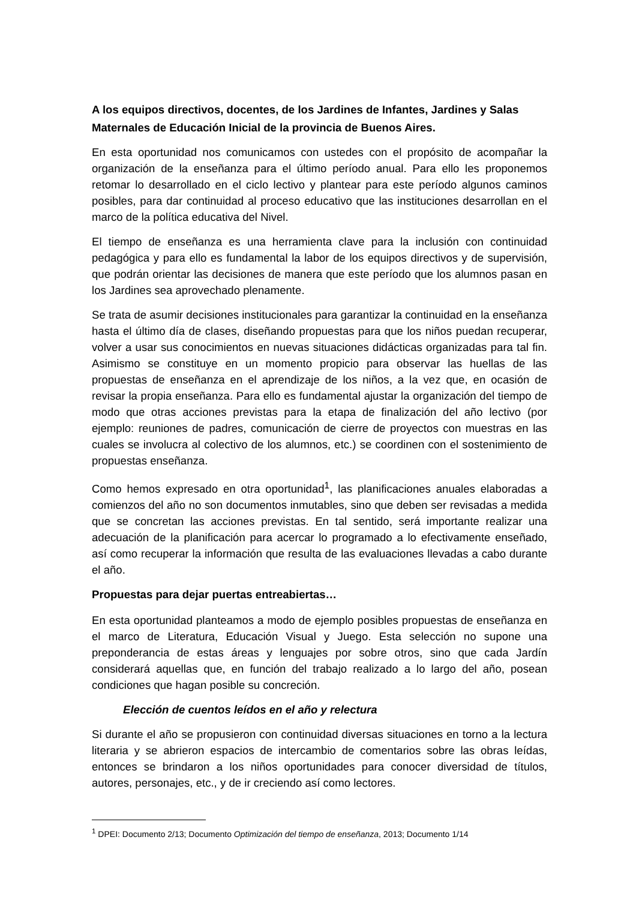A los equipos directivos, docentes, de los Jardines de Infantes, Jardines y Salas Maternales de Educación Inicial de la provincia de Buenos Aires.
En esta oportunidad nos comunicamos con ustedes con el propósito de acompañar la organización de la enseñanza para el último período anual. Para ello les proponemos retomar lo desarrollado en el ciclo lectivo y plantear para este período algunos caminos posibles, para dar continuidad al proceso educativo que las instituciones desarrollan en el marco de la política educativa del Nivel.
El tiempo de enseñanza es una herramienta clave para la inclusión con continuidad pedagógica y para ello es fundamental la labor de los equipos directivos y de supervisión, que podrán orientar las decisiones de manera que este período que los alumnos pasan en los Jardines sea aprovechado plenamente.
Se trata de asumir decisiones institucionales para garantizar la continuidad en la enseñanza hasta el último día de clases, diseñando propuestas para que los niños puedan recuperar, volver a usar sus conocimientos en nuevas situaciones didácticas organizadas para tal fin. Asimismo se constituye en un momento propicio para observar las huellas de las propuestas de enseñanza en el aprendizaje de los niños, a la vez que, en ocasión de revisar la propia enseñanza. Para ello es fundamental ajustar la organización del tiempo de modo que otras acciones previstas para la etapa de finalización del año lectivo (por ejemplo: reuniones de padres, comunicación de cierre de proyectos con muestras en las cuales se involucra al colectivo de los alumnos, etc.) se coordinen con el sostenimiento de propuestas enseñanza.
Como hemos expresado en otra oportunidad<sup>1</sup>, las planificaciones anuales elaboradas a comienzos del año no son documentos inmutables, sino que deben ser revisadas a medida que se concretan las acciones previstas. En tal sentido, será importante realizar una adecuación de la planificación para acercar lo programado a lo efectivamente enseñado, así como recuperar la información que resulta de las evaluaciones llevadas a cabo durante el año.
Propuestas para dejar puertas entreabiertas…
En esta oportunidad planteamos a modo de ejemplo posibles propuestas de enseñanza en el marco de Literatura, Educación Visual y Juego. Esta selección no supone una preponderancia de estas áreas y lenguajes por sobre otros, sino que cada Jardín considerará aquellas que, en función del trabajo realizado a lo largo del año, posean condiciones que hagan posible su concreción.
Elección de cuentos leídos en el año y relectura
Si durante el año se propusieron con continuidad diversas situaciones en torno a la lectura literaria y se abrieron espacios de intercambio de comentarios sobre las obras leídas, entonces se brindaron a los niños oportunidades para conocer diversidad de títulos, autores, personajes, etc., y de ir creciendo así como lectores.
<sup>1</sup> DPEI: Documento 2/13; Documento Optimización del tiempo de enseñanza, 2013; Documento 1/14